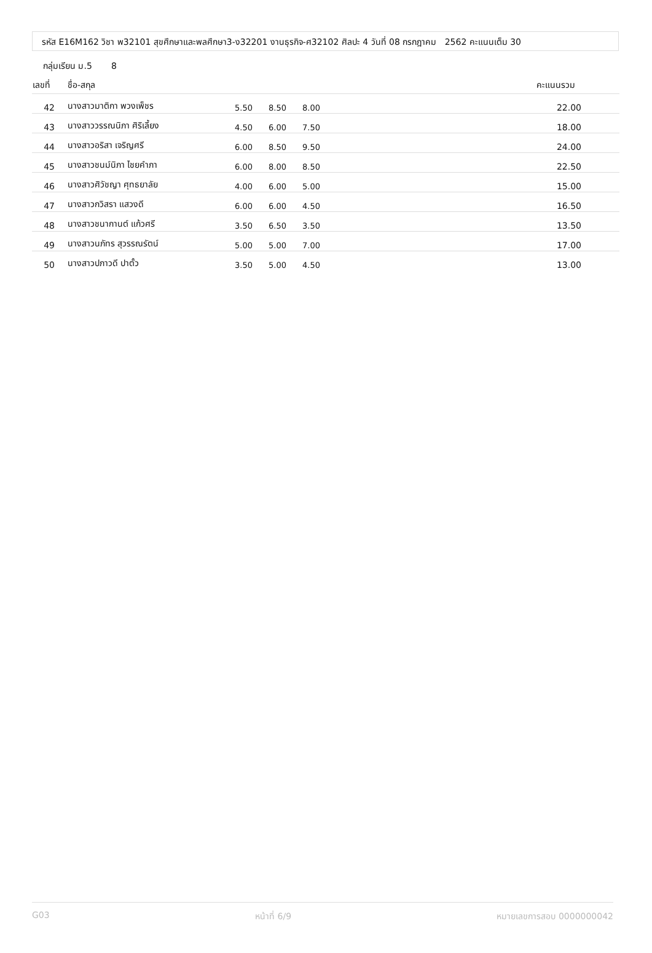รหัส E16M162 วิชา พ32101 สุขศึกษาและพลศึกษา3-ง32201 งานธุรกิจ-ศ32102 ศิลปะ 4 วันที่ 08 กรกฎาคม 2562 คะแนนเต็ม 30
กลุ่มเรียน ม.5 8
| เลขที่ | ชื่อ-สกุล | | | | คะแนนรวม |
| --- | --- | --- | --- | --- | --- |
| 42 | นางสาวมาติกา พวงเพ็ชร | 5.50 | 8.50 | 8.00 | 22.00 |
| 43 | นางสาววรรณนิภา ศิริเลี้ยง | 4.50 | 6.00 | 7.50 | 18.00 |
| 44 | นางสาวอริสา เจริญศรี | 6.00 | 8.50 | 9.50 | 24.00 |
| 45 | นางสาวชนม์นิภา ไชยคำภา | 6.00 | 8.00 | 8.50 | 22.50 |
| 46 | นางสาวศิวัชญา ศุทธยาลัย | 4.00 | 6.00 | 5.00 | 15.00 |
| 47 | นางสาวกวิสรา แสวงดี | 6.00 | 6.00 | 4.50 | 16.50 |
| 48 | นางสาวชนากานต์ แก้วศรี | 3.50 | 6.50 | 3.50 | 13.50 |
| 49 | นางสาวนภัทร สุวรรณรัตน์ | 5.00 | 5.00 | 7.00 | 17.00 |
| 50 | นางสาวปภาวดี ปาตั้ว | 3.50 | 5.00 | 4.50 | 13.00 |
G03 หน้าที่ 6/9 หมายเลขการสอบ 0000000042